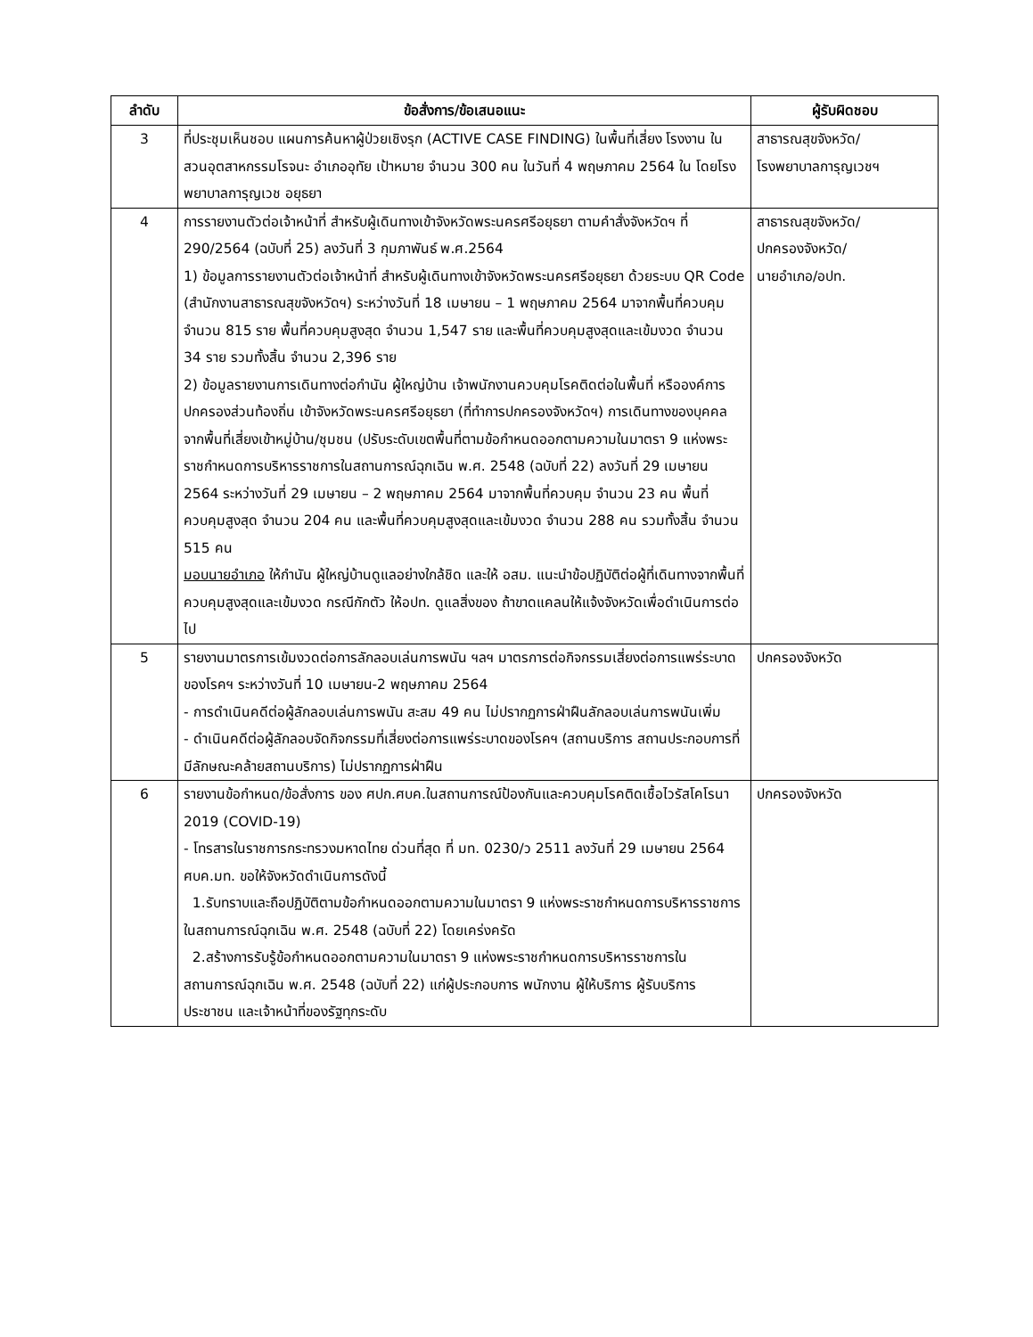| ลำดับ | ข้อสั่งการ/ข้อเสนอแนะ | ผู้รับผิดชอบ |
| --- | --- | --- |
| 3 | ที่ประชุมเห็นชอบ แผนการค้นหาผู้ป่วยเชิงรุก (ACTIVE CASE FINDING) ในพื้นที่เสี่ยง โรงงาน ในสวนอุตสาหกรรมโรจนะ อำเภออุทัย เป้าหมาย จำนวน 300 คน ในวันที่ 4 พฤษภาคม 2564 ใน โดยโรงพยาบาลการุญเวช อยุธยา | สาธารณสุขจังหวัด/ โรงพยาบาลการุญเวชฯ |
| 4 | การรายงานตัวต่อเจ้าหน้าที่ สำหรับผู้เดินทางเข้าจังหวัดพระนครศรีอยุธยา ตามคำสั่งจังหวัดฯ ที่ 290/2564 (ฉบับที่ 25) ลงวันที่ 3 กุมภาพันธ์ พ.ศ.2564 1) ข้อมูลการรายงานตัวต่อเจ้าหน้าที่ สำหรับผู้เดินทางเข้าจังหวัดพระนครศรีอยุธยา ด้วยระบบ QR Code (สำนักงานสาธารณสุขจังหวัดฯ) ระหว่างวันที่ 18 เมษายน – 1 พฤษภาคม 2564 มาจากพื้นที่ควบคุม จำนวน 815 ราย พื้นที่ควบคุมสูงสุด จำนวน 1,547 ราย และพื้นที่ควบคุมสูงสุดและเข้มงวด จำนวน 34 ราย รวมทั้งสิ้น จำนวน 2,396 ราย 2) ข้อมูลรายงานการเดินทางต่อกำนัน ผู้ใหญ่บ้าน เจ้าพนักงานควบคุมโรคติดต่อในพื้นที่ หรือองค์การปกครองส่วนท้องถิ่น เข้าจังหวัดพระนครศรีอยุธยา (ที่ทำการปกครองจังหวัดฯ) การเดินทางของบุคคลจากพื้นที่เสี่ยงเข้าหมู่บ้าน/ชุมชน (ปรับระดับเขตพื้นที่ตามข้อกำหนดออกตามความในมาตรา 9 แห่งพระราชกำหนดการบริหารราชการในสถานการณ์ฉุกเฉิน พ.ศ. 2548 (ฉบับที่ 22) ลงวันที่ 29 เมษายน 2564 ระหว่างวันที่ 29 เมษายน – 2 พฤษภาคม 2564 มาจากพื้นที่ควบคุม จำนวน 23 คน พื้นที่ควบคุมสูงสุด จำนวน 204 คน และพื้นที่ควบคุมสูงสุดและเข้มงวด จำนวน 288 คน รวมทั้งสิ้น จำนวน 515 คน มอบนายอำเภอ ให้กำนัน ผู้ใหญ่บ้านดูแลอย่างใกล้ชิด และให้ อสม. แนะนำข้อปฏิบัติต่อผู้ที่เดินทางจากพื้นที่ควบคุมสูงสุดและเข้มงวด กรณีกักตัว ให้อปท. ดูแลสิ่งของ ถ้าขาดแคลนให้แจ้งจังหวัดเพื่อดำเนินการต่อไป | สาธารณสุขจังหวัด/ ปกครองจังหวัด/ นายอำเภอ/อปท. |
| 5 | รายงานมาตรการเข้มงวดต่อการลักลอบเล่นการพนัน ฯลฯ มาตรการต่อกิจกรรมเสี่ยงต่อการแพร่ระบาดของโรคฯ ระหว่างวันที่ 10 เมษายน-2 พฤษภาคม 2564 - การดำเนินคดีต่อผู้ลักลอบเล่นการพนัน สะสม 49 คน ไม่ปรากฏการฝ่าฝืนลักลอบเล่นการพนันเพิ่ม - ดำเนินคดีต่อผู้ลักลอบจัดกิจกรรมที่เสี่ยงต่อการแพร่ระบาดของโรคฯ (สถานบริการ สถานประกอบการที่มีลักษณะคล้ายสถานบริการ) ไม่ปรากฏการฝ่าฝืน | ปกครองจังหวัด |
| 6 | รายงานข้อกำหนด/ข้อสั่งการ ของ ศปก.ศบค.ในสถานการณ์ป้องกันและควบคุมโรคติดเชื้อไวรัสโคโรนา 2019 (COVID-19) - โทรสารในราชการกระทรวงมหาดไทย ด่วนที่สุด ที่ มท. 0230/ว 2511 ลงวันที่ 29 เมษายน 2564 ศบค.มท. ขอให้จังหวัดดำเนินการดังนี้ 1.รับทราบและถือปฏิบัติตามข้อกำหนดออกตามความในมาตรา 9 แห่งพระราชกำหนดการบริหารราชการในสถานการณ์ฉุกเฉิน พ.ศ. 2548 (ฉบับที่ 22) โดยเคร่งครัด 2.สร้างการรับรู้ข้อกำหนดออกตามความในมาตรา 9 แห่งพระราชกำหนดการบริหารราชการในสถานการณ์ฉุกเฉิน พ.ศ. 2548 (ฉบับที่ 22) แก่ผู้ประกอบการ พนักงาน ผู้ให้บริการ ผู้รับบริการ ประชาชน และเจ้าหน้าที่ของรัฐทุกระดับ | ปกครองจังหวัด |